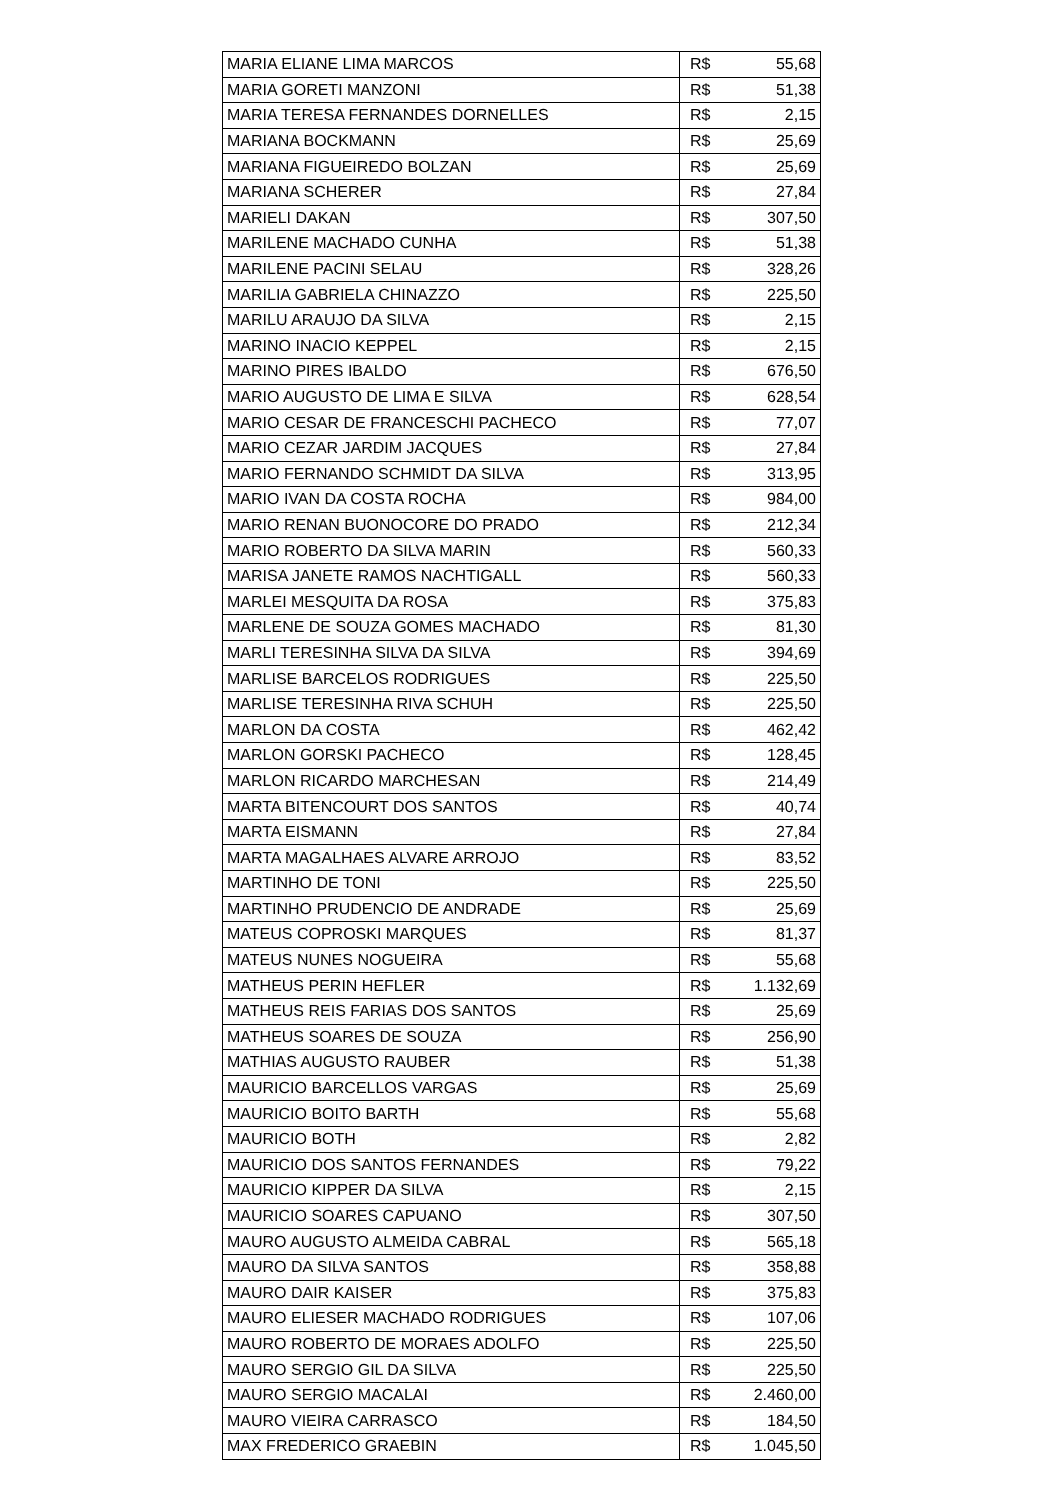| MARIA ELIANE LIMA MARCOS | R$ | 55,68 |
| MARIA GORETI MANZONI | R$ | 51,38 |
| MARIA TERESA FERNANDES DORNELLES | R$ | 2,15 |
| MARIANA BOCKMANN | R$ | 25,69 |
| MARIANA FIGUEIREDO BOLZAN | R$ | 25,69 |
| MARIANA SCHERER | R$ | 27,84 |
| MARIELI DAKAN | R$ | 307,50 |
| MARILENE MACHADO CUNHA | R$ | 51,38 |
| MARILENE PACINI SELAU | R$ | 328,26 |
| MARILIA GABRIELA CHINAZZO | R$ | 225,50 |
| MARILU ARAUJO DA SILVA | R$ | 2,15 |
| MARINO INACIO KEPPEL | R$ | 2,15 |
| MARINO PIRES IBALDO | R$ | 676,50 |
| MARIO AUGUSTO DE LIMA E SILVA | R$ | 628,54 |
| MARIO CESAR DE FRANCESCHI PACHECO | R$ | 77,07 |
| MARIO CEZAR JARDIM JACQUES | R$ | 27,84 |
| MARIO FERNANDO SCHMIDT DA SILVA | R$ | 313,95 |
| MARIO IVAN DA COSTA ROCHA | R$ | 984,00 |
| MARIO RENAN BUONOCORE DO PRADO | R$ | 212,34 |
| MARIO ROBERTO DA SILVA MARIN | R$ | 560,33 |
| MARISA JANETE RAMOS NACHTIGALL | R$ | 560,33 |
| MARLEI MESQUITA DA ROSA | R$ | 375,83 |
| MARLENE DE SOUZA GOMES MACHADO | R$ | 81,30 |
| MARLI TERESINHA SILVA DA SILVA | R$ | 394,69 |
| MARLISE BARCELOS RODRIGUES | R$ | 225,50 |
| MARLISE TERESINHA RIVA SCHUH | R$ | 225,50 |
| MARLON DA COSTA | R$ | 462,42 |
| MARLON GORSKI PACHECO | R$ | 128,45 |
| MARLON RICARDO MARCHESAN | R$ | 214,49 |
| MARTA BITENCOURT DOS SANTOS | R$ | 40,74 |
| MARTA EISMANN | R$ | 27,84 |
| MARTA MAGALHAES ALVARE ARROJO | R$ | 83,52 |
| MARTINHO DE TONI | R$ | 225,50 |
| MARTINHO PRUDENCIO DE ANDRADE | R$ | 25,69 |
| MATEUS COPROSKI MARQUES | R$ | 81,37 |
| MATEUS NUNES NOGUEIRA | R$ | 55,68 |
| MATHEUS PERIN HEFLER | R$ | 1.132,69 |
| MATHEUS REIS FARIAS DOS SANTOS | R$ | 25,69 |
| MATHEUS SOARES DE SOUZA | R$ | 256,90 |
| MATHIAS AUGUSTO RAUBER | R$ | 51,38 |
| MAURICIO BARCELLOS VARGAS | R$ | 25,69 |
| MAURICIO BOITO BARTH | R$ | 55,68 |
| MAURICIO BOTH | R$ | 2,82 |
| MAURICIO DOS SANTOS FERNANDES | R$ | 79,22 |
| MAURICIO KIPPER DA SILVA | R$ | 2,15 |
| MAURICIO SOARES CAPUANO | R$ | 307,50 |
| MAURO AUGUSTO ALMEIDA CABRAL | R$ | 565,18 |
| MAURO DA SILVA SANTOS | R$ | 358,88 |
| MAURO DAIR KAISER | R$ | 375,83 |
| MAURO ELIESER MACHADO RODRIGUES | R$ | 107,06 |
| MAURO ROBERTO DE MORAES ADOLFO | R$ | 225,50 |
| MAURO SERGIO GIL DA SILVA | R$ | 225,50 |
| MAURO SERGIO MACALAI | R$ | 2.460,00 |
| MAURO VIEIRA CARRASCO | R$ | 184,50 |
| MAX FREDERICO GRAEBIN | R$ | 1.045,50 |